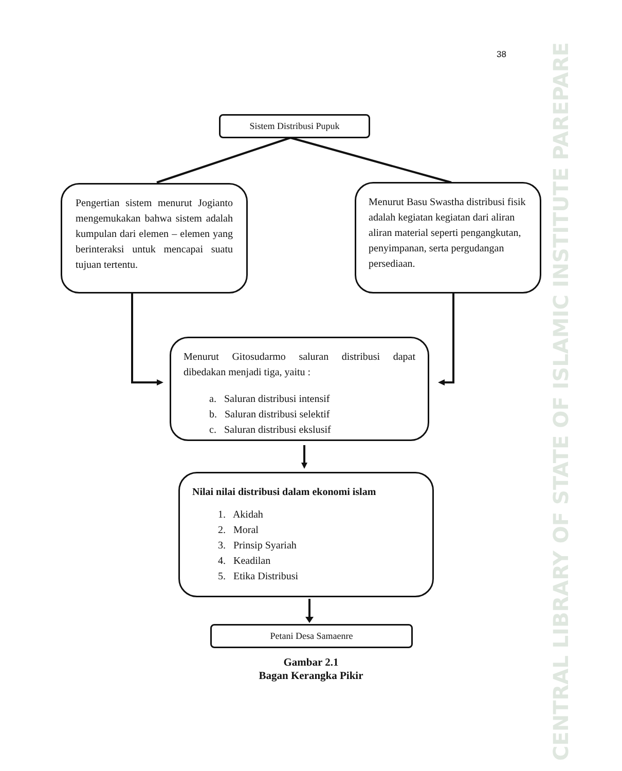38
Sistem Distribusi Pupuk
Pengertian sistem menurut Jogianto mengemukakan bahwa sistem adalah kumpulan dari elemen – elemen yang berinteraksi untuk mencapai suatu tujuan tertentu.
Menurut Basu Swastha distribusi fisik adalah kegiatan kegiatan dari aliran aliran material seperti pengangkutan, penyimpanan, serta pergudangan persediaan.
Menurut Gitosudarmo saluran distribusi dapat dibedakan menjadi tiga, yaitu :
a. Saluran distribusi intensif
b. Saluran distribusi selektif
c. Saluran distribusi ekslusif
Nilai nilai distribusi dalam ekonomi islam
1. Akidah
2. Moral
3. Prinsip Syariah
4. Keadilan
5. Etika Distribusi
Petani Desa Samaenre
Gambar 2.1
Bagan Kerangka Pikir
CENTRAL LIBRARY OF STATE OF ISLAMIC INSTITUTE PAREPARE